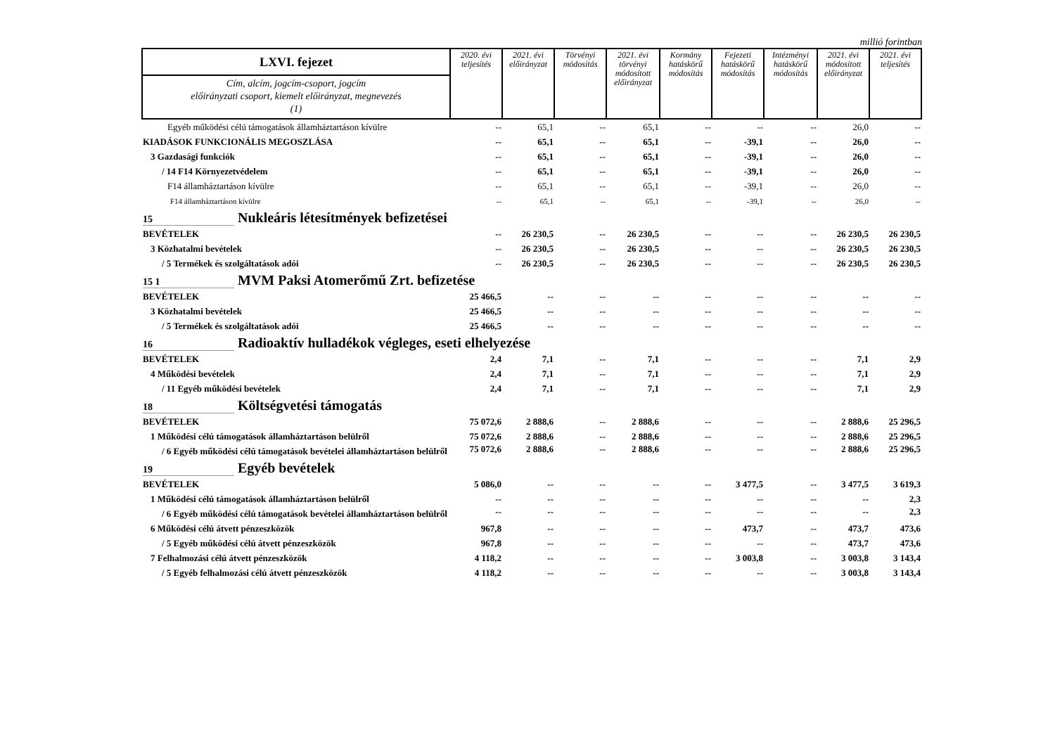millió forintban
| LXVI. fejezet | 2020. évi teljesítés | 2021. évi előirányzat | Törvényi módosítás | 2021. évi törvényi módosított előirányzat | Kormány hatáskörű módosítás | Fejezeti hatáskörű módosítás | Intézményi hatáskörű módosítás | 2021. évi módosított előirányzat | 2021. évi teljesítés |
| --- | --- | --- | --- | --- | --- | --- | --- | --- | --- |
| Cím, alcím, jogcím-csoport, jogcím előirányzati csoport, kiemelt előirányzat, megnevezés (1) | | | | | | | | | |
| Egyéb működési célú támogatások államháztartáson kívülre | -- | 65,1 | -- | 65,1 | -- | -- | -- | 26,0 | -- |
| KIADÁSOK FUNKCIONÁLIS MEGOSZLÁSA | -- | 65,1 | -- | 65,1 | -- | -39,1 | -- | 26,0 | -- |
| 3 Gazdasági funkciók | -- | 65,1 | -- | 65,1 | -- | -39,1 | -- | 26,0 | -- |
| / 14 F14 Környezetvédelem | -- | 65,1 | -- | 65,1 | -- | -39,1 | -- | 26,0 | -- |
| F14 államháztartáson kívülre | -- | 65,1 | -- | 65,1 | -- | -39,1 | -- | 26,0 | -- |
| F14 államháztartáson kívülre | -- | 65,1 | -- | 65,1 | -- | -39,1 | -- | 26,0 | -- |
| 15 Nukleáris létesítmények befizetései | | | | | | | | | |
| BEVÉTELEK | -- | 26 230,5 | -- | 26 230,5 | -- | -- | -- | 26 230,5 | 26 230,5 |
| 3 Közhatalmi bevételek | -- | 26 230,5 | -- | 26 230,5 | -- | -- | -- | 26 230,5 | 26 230,5 |
| / 5 Termékek és szolgáltatások adói | -- | 26 230,5 | -- | 26 230,5 | -- | -- | -- | 26 230,5 | 26 230,5 |
| 15 1 MVM Paksi Atomerőmű Zrt. befizetése | | | | | | | | | |
| BEVÉTELEK | 25 466,5 | -- | -- | -- | -- | -- | -- | -- | -- |
| 3 Közhatalmi bevételek | 25 466,5 | -- | -- | -- | -- | -- | -- | -- | -- |
| / 5 Termékek és szolgáltatások adói | 25 466,5 | -- | -- | -- | -- | -- | -- | -- | -- |
| 16 Radioaktív hulladékok végleges, eseti elhelyezése | | | | | | | | | |
| BEVÉTELEK | 2,4 | 7,1 | -- | 7,1 | -- | -- | -- | 7,1 | 2,9 |
| 4 Működési bevételek | 2,4 | 7,1 | -- | 7,1 | -- | -- | -- | 7,1 | 2,9 |
| / 11 Egyéb működési bevételek | 2,4 | 7,1 | -- | 7,1 | -- | -- | -- | 7,1 | 2,9 |
| 18 Költségvetési támogatás | | | | | | | | | |
| BEVÉTELEK | 75 072,6 | 2 888,6 | -- | 2 888,6 | -- | -- | -- | 2 888,6 | 25 296,5 |
| 1 Működési célú támogatások államháztartáson belülről | 75 072,6 | 2 888,6 | -- | 2 888,6 | -- | -- | -- | 2 888,6 | 25 296,5 |
| / 6 Egyéb működési célú támogatások bevételei államháztartáson belülről | 75 072,6 | 2 888,6 | -- | 2 888,6 | -- | -- | -- | 2 888,6 | 25 296,5 |
| 19 Egyéb bevételek | | | | | | | | | |
| BEVÉTELEK | 5 086,0 | -- | -- | -- | -- | 3 477,5 | -- | 3 477,5 | 3 619,3 |
| 1 Működési célú támogatások államháztartáson belülről | -- | -- | -- | -- | -- | -- | -- | -- | 2,3 |
| / 6 Egyéb működési célú támogatások bevételei államháztartáson belülről | -- | -- | -- | -- | -- | -- | -- | -- | 2,3 |
| 6 Működési célú átvett pénzeszközök | 967,8 | -- | -- | -- | -- | 473,7 | -- | 473,7 | 473,6 |
| / 5 Egyéb működési célú átvett pénzeszközök | 967,8 | -- | -- | -- | -- | -- | -- | 473,7 | 473,6 |
| 7 Felhalmozási célú átvett pénzeszközök | 4 118,2 | -- | -- | -- | -- | 3 003,8 | -- | 3 003,8 | 3 143,4 |
| / 5 Egyéb felhalmozási célú átvett pénzeszközök | 4 118,2 | -- | -- | -- | -- | -- | -- | 3 003,8 | 3 143,4 |